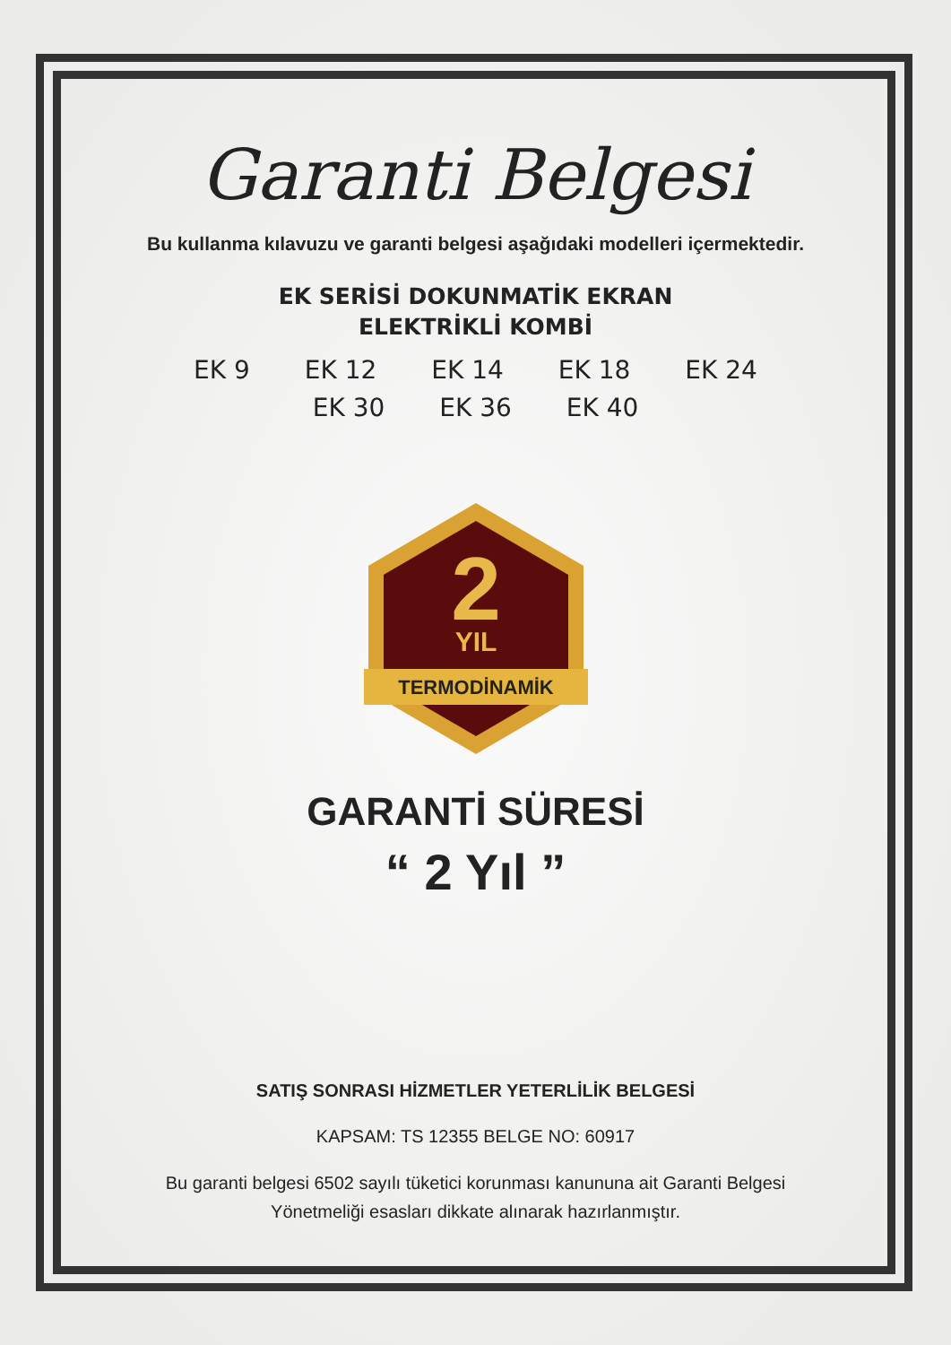Garanti Belgesi
Bu kullanma kılavuzu ve garanti belgesi aşağıdaki modelleri içermektedir.
EK SERİSİ DOKUNMATİK EKRAN
ELEKTRİKLİ KOMBİ
EK 9 EK 12 EK 14 EK 18 EK 24
EK 30 EK 36 EK 40
2
YIL
TERMODİNAMİK
GARANTİ SÜRESİ
“ 2 Yıl ”
SATIŞ SONRASI HİZMETLER YETERLİLİK BELGESİ
KAPSAM: TS 12355 BELGE NO: 60917
Bu garanti belgesi 6502 sayılı tüketici korunması kanununa ait Garanti Belgesi
Yönetmeliği esasları dikkate alınarak hazırlanmıştır.